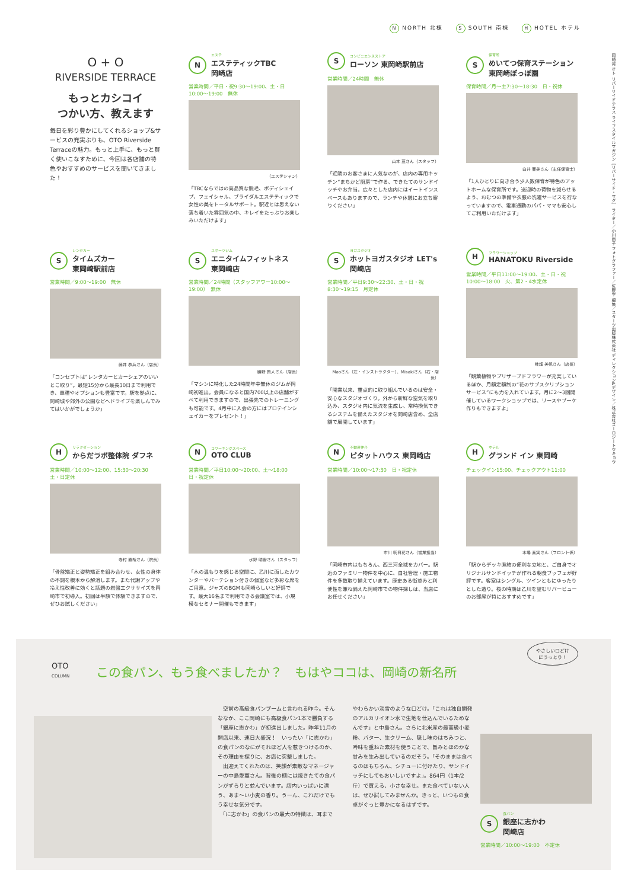N NORTH 北棟 S SOUTH 南棟 H HOTEL ホテル
岡崎発 オト リバーサイドテラス ライフスタイルマガジン［リバーサイド・マグ］ ライター／小川尚子 フォトグラファー／佐野学 編集／スターツ出版株式会社 ディレクション&デザイン／株式会社ズーロジートウキョウ
O + O
RIVERSIDE TERRACE
もっとカシコイ
つかい方、教えます
毎日を彩り豊かにしてくれるショップ&サービスの充実ぶりも、OTO Riverside Terraceの魅力。もっと上手に、もっと賢く使いこなすために、今回は各店舗の特色やおすすめのサービスを聞いてきました！
N
エステ
エステティックTBC
岡崎店
営業時間／平日・祝9:30〜19:00、土・日10:00〜19:00　無休
（エステシャン）
「TBCならではの高品質な脱毛、ボディシェイプ、フェイシャル、ブライダルエステティックで女性の美をトータルサポート。駅近とは思えない落ち着いた雰囲気の中、キレイをたっぷりお楽しみいただけます」
S
コンビニエンスストア
ローソン 東岡崎駅前店
営業時間／24時間　無休
山本 亘さん（スタッフ）
「近隣のお客さまに人気なのが、店内の専用キッチン“まちかど厨房”で作る、できたてのサンドイッチやお弁当。広々とした店内にはイートインスペースもありますので、ランチや休憩にお立ち寄りください」
S
保育所
めいてつ保育ステーション
東岡崎ぽっぽ園
保育時間／月〜土7:30〜18:30　日・祝休
白井 亜美さん（主任保育士）
「1人ひとりに向き合う少人数保育が特色のアットホームな保育所です。送迎時の荷物を減らせるよう、おむつの準備や衣服の洗濯サービスを行なっていますので、電車通勤のパパ・ママも安心してご利用いただけます」
S
レンタカー
タイムズカー
東岡崎駅前店
営業時間／9:00〜19:00　無休
藤井 恭兵さん（店長）
「コンセプトは“レンタカーとカーシェアのいいとこ取り”。最短15分から最長30日まで利用でき、車種やオプションも豊富です。駅を拠点に、岡崎城や郊外の公園などへドライブを楽しんでみてはいかがでしょうか」
S
スポーツジム
エニタイムフィットネス
東岡崎店
営業時間／24時間（スタッフアワー10:00〜19:00）　無休
勝野 賢人さん（店長）
「マシンに特化した24時間年中無休のジムが岡崎初進出。会員になると国内700以上の店舗がすべて利用できますので、出張先でのトレーニングも可能です。4月中に入会の方にはプロテインシェイカーをプレゼント！」
S
ヨガスタジオ
ホットヨガスタジオ LET's
岡崎店
営業時間／平日9:30〜22:30、土・日・祝8:30〜19:15　月定休
Maoさん（左・インストラクター）、Misakiさん（右・店長）
「開業以来、重点的に取り組んでいるのは安全・安心なスタジオづくり。外から新鮮な空気を取り込み、スタジオ内に気流を生成し、常時換気できるシステムを備えたスタジオを岡崎店含め、全店舗で展開しています」
H
フラワーショップ
HANATOKU Riverside
営業時間／平日11:00〜19:00、土・日・祝10:00〜18:00　火、第2・4水定休
畦畑 美帆さん（店長）
「観葉植物やプリザーブドフラワーが充実しているほか、月額定額制の“花のサブスクリプションサービス”にも力を入れています。月に2〜3回開催しているワークショップでは、リースやブーケ作りもできますよ」
H
リラクゼーション
からだラボ整体院 ダフネ
営業時間／10:00〜12:00、15:30〜20:30　土・日定休
寺村 直哉さん（院長）
「骨盤矯正と姿勢矯正を組み合わせ、女性の身体の不調を根本から解消します。また代謝アップや冷え性改善に効くと話題の岩盤エクササイズを岡崎市で初導入。初回は半額で体験できますので、ぜひお試しください」
N
コワーキングスペース
OTO CLUB
営業時間／平日10:00〜20:00、土〜18:00　日・祝定休
水野 晴香さん（スタッフ）
「木の温もりを感じる空間に、乙川に面したカウンターやパーテション付きの個室など多彩な席をご用意。ジャズのBGMも岡崎らしいと好評です。最大16名まで利用できる会議室では、小規模なセミナー開催もできます」
N
不動産仲介
ピタットハウス 東岡崎店
営業時間／10:00〜17:30　日・祝定休
市川 明日花さん（営業担当）
「岡崎市内はもちろん、西三河全域をカバー。駅近のファミリー物件を中心に、自社管理・施工物件を多数取り揃えています。歴史ある街並みと利便性を兼ね備えた岡崎市での物件探しは、当店にお任せください」
H
ホテル
グランド イン 東岡崎
チェックイン15:00、チェックアウト11:00
木場 奏実さん（フロント係）
「駅からデッキ直結の便利な立地と、ご自身でオリジナルサンドイッチが作れる朝食ブッフェが好評です。客室はシングル、ツインともにゆったりとした造り。桜の時期は乙川を望むリバービューのお部屋が特におすすめです」
OTO
COLUMN
この食パン、もう食べましたか？　もはやココは、岡崎の新名所
　空前の高級食パンブームと言われる昨今。そんななか、ここ岡崎にも高級食パン1本で勝負する「銀座に志かわ」が初進出しました。昨年11月の開店以来、連日大盛況！　いったい「に志かわ」の食パンのなにがそれほど人を惹きつけるのか、その理由を探りに、お店に突撃しました。
　出迎えてくれたのは、笑顔が素敵なマネージャーの中島愛薫さん。背後の棚には焼きたての食パンがずらりと並んでいます。店内いっぱいに漂う、あま〜い小麦の香り。うーん、これだけでもう幸せな気分です。
　「に志かわ」の食パンの最大の特徴は、耳までやわらかい淡雪のような口どけ。「これは独自開発のアルカリイオン水で生地を仕込んでいるためなんです」と中島さん。さらに北米産の最高級小麦粉、バター、生クリーム、隠し味のはちみつと、吟味を重ねた素材を使うことで、旨みとほのかな甘みを生み出しているのだそう。「そのままは食べるのはもちろん、シチューに付けたり、サンドイッチにしてもおいしいですよ」。864円（1本/2斤）で買える、小さな幸せ。また食べていない人は、ぜひ試してみませんか。きっと、いつもの食卓がぐっと豊かになるはずです。
やさしい口どけ
にうっとり！
S
食パン
銀座に志かわ
岡崎店
営業時間／10:00〜19:00　不定休